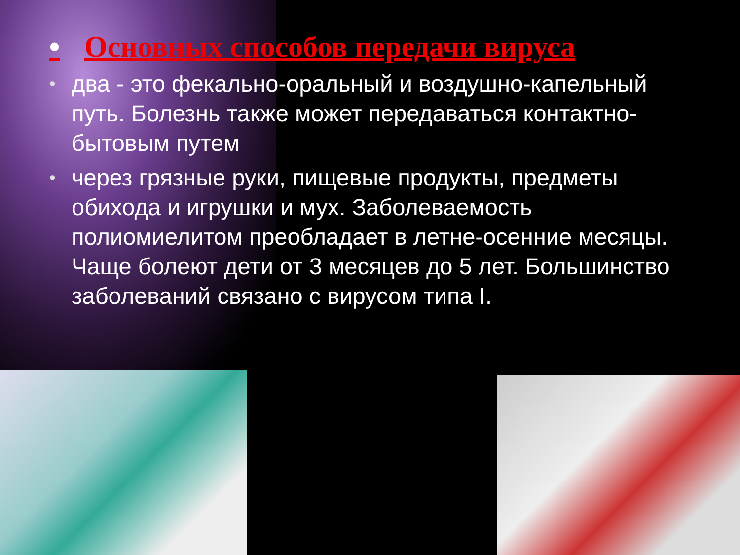• Основных способов передачи вируса
• два - это фекально-оральный и воздушно-капельный путь. Болезнь также может передаваться контактно-бытовым путем
• через грязные руки, пищевые продукты, предметы обихода и игрушки и мух. Заболеваемость полиомиелитом преобладает в летне-осенние месяцы. Чаще болеют дети от 3 месяцев до 5 лет. Большинство заболеваний связано с вирусом типа I.